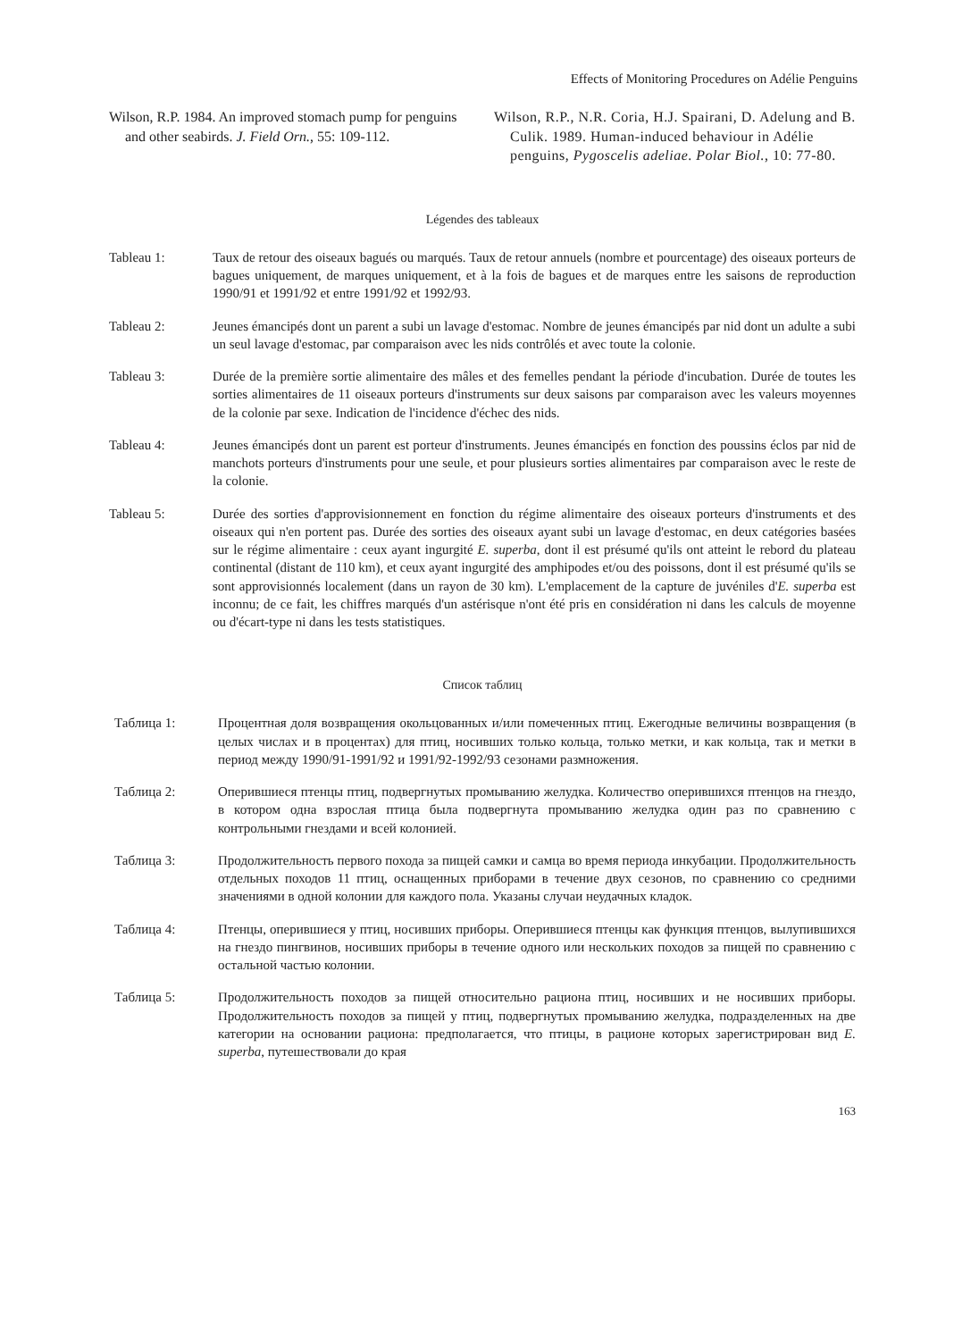Effects of Monitoring Procedures on Adélie Penguins
Wilson, R.P. 1984. An improved stomach pump for penguins and other seabirds. J. Field Orn., 55: 109-112.
Wilson, R.P., N.R. Coria, H.J. Spairani, D. Adelung and B. Culik. 1989. Human-induced behaviour in Adélie penguins, Pygoscelis adeliae. Polar Biol., 10: 77-80.
Légendes des tableaux
Tableau 1: Taux de retour des oiseaux bagués ou marqués. Taux de retour annuels (nombre et pourcentage) des oiseaux porteurs de bagues uniquement, de marques uniquement, et à la fois de bagues et de marques entre les saisons de reproduction 1990/91 et 1991/92 et entre 1991/92 et 1992/93.
Tableau 2: Jeunes émancipés dont un parent a subi un lavage d'estomac. Nombre de jeunes émancipés par nid dont un adulte a subi un seul lavage d'estomac, par comparaison avec les nids contrôlés et avec toute la colonie.
Tableau 3: Durée de la première sortie alimentaire des mâles et des femelles pendant la période d'incubation. Durée de toutes les sorties alimentaires de 11 oiseaux porteurs d'instruments sur deux saisons par comparaison avec les valeurs moyennes de la colonie par sexe. Indication de l'incidence d'échec des nids.
Tableau 4: Jeunes émancipés dont un parent est porteur d'instruments. Jeunes émancipés en fonction des poussins éclos par nid de manchots porteurs d'instruments pour une seule, et pour plusieurs sorties alimentaires par comparaison avec le reste de la colonie.
Tableau 5: Durée des sorties d'approvisionnement en fonction du régime alimentaire des oiseaux porteurs d'instruments et des oiseaux qui n'en portent pas. Durée des sorties des oiseaux ayant subi un lavage d'estomac, en deux catégories basées sur le régime alimentaire : ceux ayant ingurgité E. superba, dont il est présumé qu'ils ont atteint le rebord du plateau continental (distant de 110 km), et ceux ayant ingurgité des amphipodes et/ou des poissons, dont il est présumé qu'ils se sont approvisionnés localement (dans un rayon de 30 km). L'emplacement de la capture de juvéniles d'E. superba est inconnu; de ce fait, les chiffres marqués d'un astérisque n'ont été pris en considération ni dans les calculs de moyenne ou d'écart-type ni dans les tests statistiques.
Список таблиц
Таблица 1: Процентная доля возвращения окольцованных и/или помеченных птиц. Ежегодные величины возвращения (в целых числах и в процентах) для птиц, носивших только кольца, только метки, и как кольца, так и метки в период между 1990/91-1991/92 и 1991/92-1992/93 сезонами размножения.
Таблица 2: Оперившиеся птенцы птиц, подвергнутых промыванию желудка. Количество оперившихся птенцов на гнездо, в котором одна взрослая птица была подвергнута промыванию желудка один раз по сравнению с контрольными гнездами и всей колонией.
Таблица 3: Продолжительность первого похода за пищей самки и самца во время периода инкубации. Продолжительность отдельных походов 11 птиц, оснащенных приборами в течение двух сезонов, по сравнению со средними значениями в одной колонии для каждого пола. Указаны случаи неудачных кладок.
Таблица 4: Птенцы, оперившиеся у птиц, носивших приборы. Оперившиеся птенцы как функция птенцов, вылупившихся на гнездо пингвинов, носивших приборы в течение одного или нескольких походов за пищей по сравнению с остальной частью колонии.
Таблица 5: Продолжительность походов за пищей относительно рациона птиц, носивших и не носивших приборы. Продолжительность походов за пищей у птиц, подвергнутых промыванию желудка, подразделенных на две категории на основании рациона: предполагается, что птицы, в рационе которых зарегистрирован вид E. superba, путешествовали до края
163